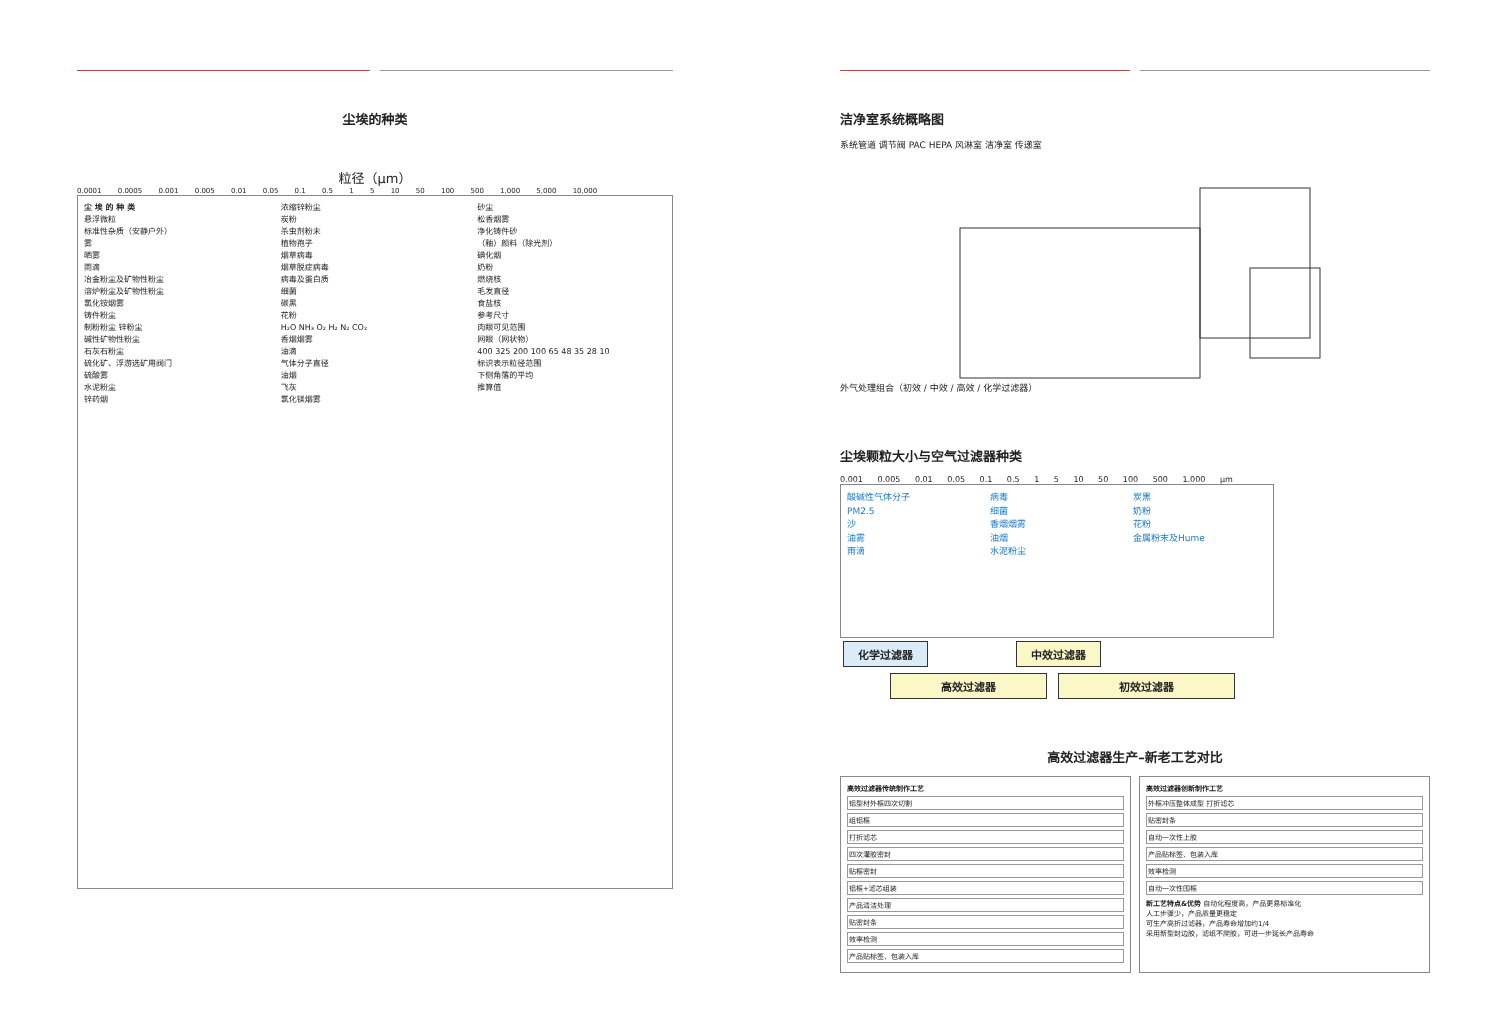尘埃的种类
粒径（μm）
0.0001 0.0005 0.001 0.005 0.01 0.05 0.1 0.5 1 5 10 50 100 500 1,000 5,000 10,000
尘 埃 的 种 类
悬浮微粒
标准性杂质（安静户外）
雾
晒雾
雨滴
冶金粉尘及矿物性粉尘
溶炉粉尘及矿物性粉尘
氯化铵烟雾
铸件粉尘
制粉粉尘 锌粉尘
碱性矿物性粉尘
石灰石粉尘
硫化矿、浮游选矿用阀门
硫酸雾
水泥粉尘
锌药烟
浓缩锌粉尘
炭粉
杀虫剂粉末
植物孢子
烟草病毒
烟草脱症病毒
病毒及蛋白质
细菌
碳黑
花粉
H₂O NH₃ O₂ H₂ N₂ CO₂
香烟烟雾
油滴
气体分子直径
油烟
飞灰
氯化镁烟雾
砂尘
松香烟雾
净化铸件砂
（釉）颜料（除光剂）
碘化烟
奶粉
燃烧核
毛发直径
食盐核
参考尺寸
肉眼可见范围
网眼（网状物）
400 325 200 100 65 48 35 28 10
标识表示粒径范围
下侧角落的平均
推算值
洁净室系统概略图
系统管道 调节阀 PAC HEPA 风淋室 洁净室 传递室
外气处理组合（初效 / 中效 / 高效 / 化学过滤器）
尘埃颗粒大小与空气过滤器种类
0.001 0.005 0.01 0.05 0.1 0.5 1 5 10 50 100 500 1.000 μm
酸碱性气体分子
PM2.5
沙
油雾
雨滴
病毒
细菌
香烟烟雾
油烟
水泥粉尘
炭黑
奶粉
花粉
金属粉末及Hume
化学过滤器 中效过滤器
高效过滤器 初效过滤器
高效过滤器生产–新老工艺对比
高效过滤器传统制作工艺
铝型材外框四次切割
组铝框
打折滤芯
四次灌胶密封
贴框密封
铝框+滤芯组装
产品清洁处理
贴密封条
效率检测
产品贴标签、包装入库
高效过滤器创新制作工艺
外框冲压整体成型 打折滤芯
贴密封条
自动一次性上胶
产品贴标签、包装入库
效率检测
自动一次性围框
新工艺特点&优势 自动化程度高，产品更易标准化
人工步骤少，产品质量更稳定
可生产高折过滤器，产品寿命增加约1/4
采用新型封边胶，滤纸不爬胶，可进一步延长产品寿命